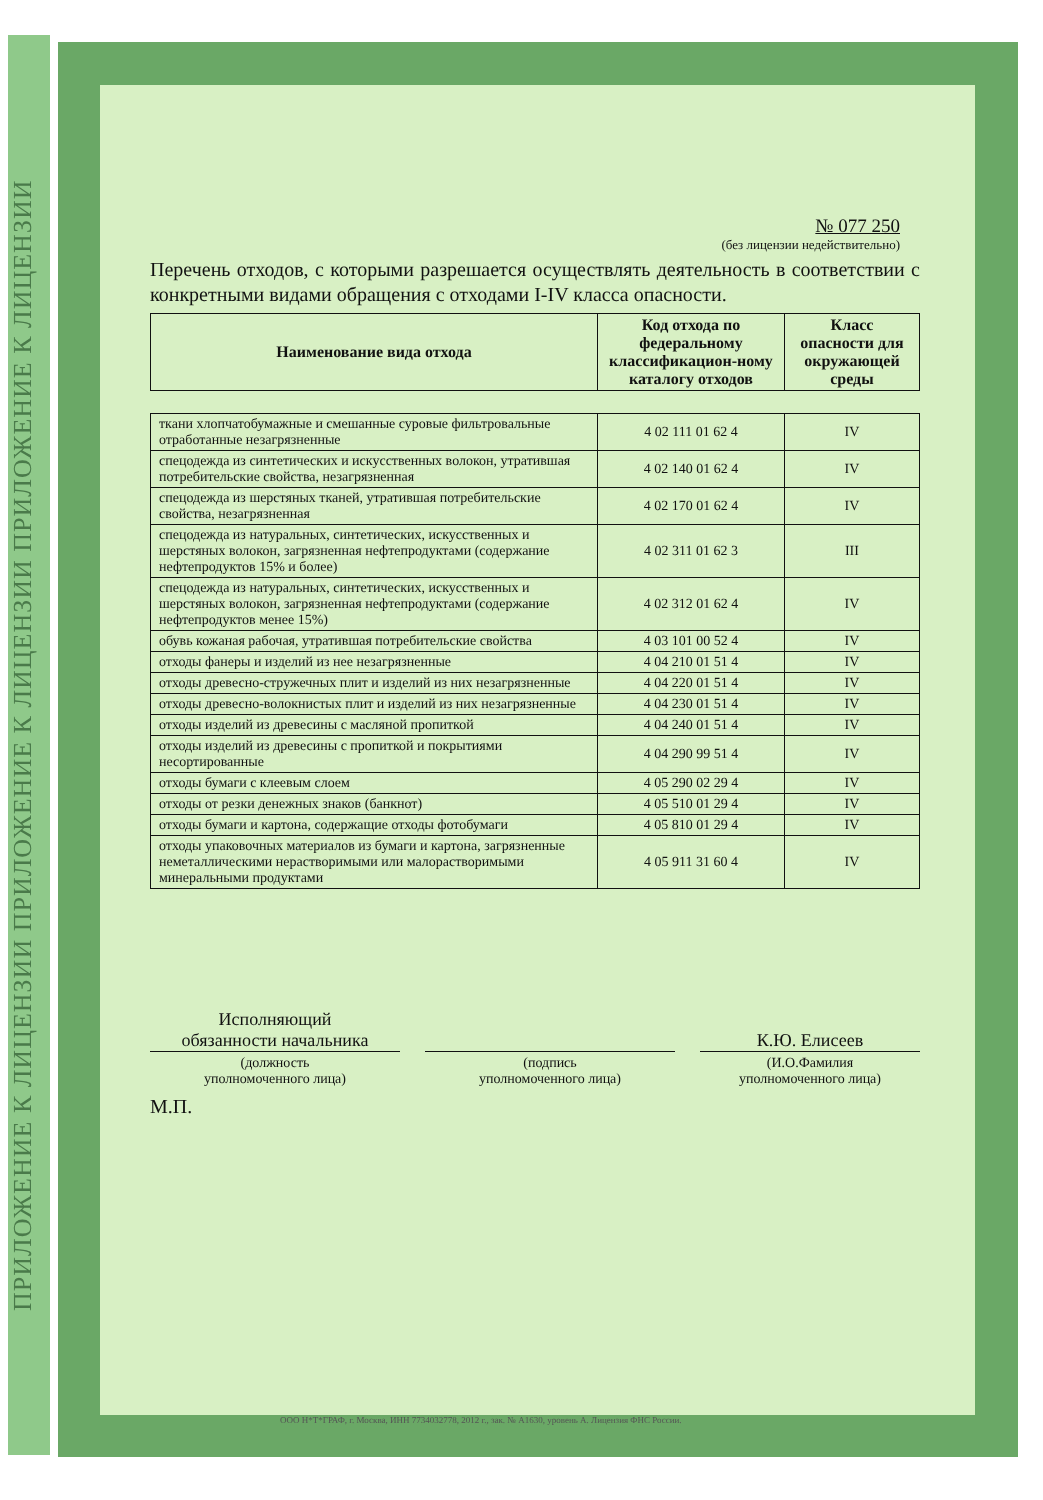ПРИЛОЖЕНИЕ К ЛИЦЕНЗИИ ПРИЛОЖЕНИЕ К ЛИЦЕНЗИИ ПРИЛОЖЕНИЕ К ЛИЦЕНЗИИ
№ 077 250
(без лицензии недействительно)
Перечень отходов, с которыми разрешается осуществлять деятельность в соответствии с конкретными видами обращения с отходами I-IV класса опасности.
| Наименование вида отхода | Код отхода по федеральному классификацион-ному каталогу отходов | Класс опасности для окружающей среды |
| --- | --- | --- |
| ткани хлопчатобумажные и смешанные суровые фильтровальные отработанные незагрязненные | 4 02 111 01 62 4 | IV |
| спецодежда из синтетических и искусственных волокон, утратившая потребительские свойства, незагрязненная | 4 02 140 01 62 4 | IV |
| спецодежда из шерстяных тканей, утратившая потребительские свойства, незагрязненная | 4 02 170 01 62 4 | IV |
| спецодежда из натуральных, синтетических, искусственных и шерстяных волокон, загрязненная нефтепродуктами (содержание нефтепродуктов 15% и более) | 4 02 311 01 62 3 | III |
| спецодежда из натуральных, синтетических, искусственных и шерстяных волокон, загрязненная нефтепродуктами (содержание нефтепродуктов менее 15%) | 4 02 312 01 62 4 | IV |
| обувь кожаная рабочая, утратившая потребительские свойства | 4 03 101 00 52 4 | IV |
| отходы фанеры и изделий из нее незагрязненные | 4 04 210 01 51 4 | IV |
| отходы древесно-стружечных плит и изделий из них незагрязненные | 4 04 220 01 51 4 | IV |
| отходы древесно-волокнистых плит и изделий из них незагрязненные | 4 04 230 01 51 4 | IV |
| отходы изделий из древесины с масляной пропиткой | 4 04 240 01 51 4 | IV |
| отходы изделий из древесины с пропиткой и покрытиями несортированные | 4 04 290 99 51 4 | IV |
| отходы бумаги с клеевым слоем | 4 05 290 02 29 4 | IV |
| отходы от резки денежных знаков (банкнот) | 4 05 510 01 29 4 | IV |
| отходы бумаги и картона, содержащие отходы фотобумаги | 4 05 810 01 29 4 | IV |
| отходы упаковочных материалов из бумаги и картона, загрязненные неметаллическими нерастворимыми или малорастворимыми минеральными продуктами | 4 05 911 31 60 4 | IV |
Исполняющий
обязанности начальника
(должность
уполномоченного лица)
(подпись
уполномоченного лица)
К.Ю. Елисеев
(И.О.Фамилия
уполномоченного лица)
М.П.
ООО Н*Т*ГРАФ, г. Москва, ИНН 7734032778, 2012 г., зак. № А1630, уровень А. Лицензия ФНС России.